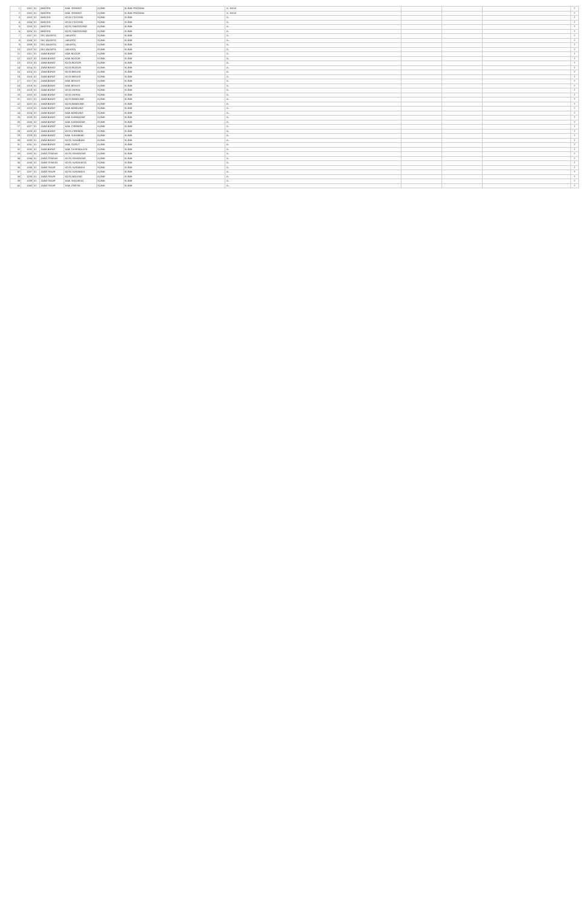| 1 | 1001 | 01 | BANTEN | KAB. SERANG | KLINIK | KLINIK PRATAMA | JL. RAYA | | | | Y |
| 2 | 1002 | 01 | BANTEN | KAB. SERANG | KLINIK | KLINIK PRATAMA | JL. RAYA | | | | Y |
| 3 | 1003 | 01 | BANTEN | KOTA CILEGON | KLINIK | KLINIK | JL. | | | | Y |
| 4 | 1004 | 01 | BANTEN | KOTA CILEGON | KLINIK | KLINIK | JL. | | | | Y |
| 5 | 1005 | 01 | BANTEN | KOTA TANGERANG | KLINIK | KLINIK | JL. | | | | Y |
| 6 | 1006 | 01 | BANTEN | KOTA TANGERANG | KLINIK | KLINIK | JL. | | | | Y |
| 7 | 1007 | 01 | DKI JAKARTA | JAKARTA | KLINIK | KLINIK | JL. | | | | Y |
| 8 | 1008 | 01 | DKI JAKARTA | JAKARTA | KLINIK | KLINIK | JL. | | | | Y |
| 9 | 1009 | 01 | DKI JAKARTA | JAKARTA | KLINIK | KLINIK | JL. | | | | Y |
| 10 | 1010 | 01 | DKI JAKARTA | JAKARTA | KLINIK | KLINIK | JL. | | | | Y |
| 11 | 1011 | 01 | JAWA BARAT | KAB. BOGOR | KLINIK | KLINIK | JL. | | | | Y |
| 12 | 1012 | 01 | JAWA BARAT | KAB. BOGOR | KLINIK | KLINIK | JL. | | | | Y |
| 13 | 1013 | 01 | JAWA BARAT | KOTA BOGOR | KLINIK | KLINIK | JL. | | | | Y |
| 14 | 1014 | 01 | JAWA BARAT | KOTA BOGOR | KLINIK | KLINIK | JL. | | | | Y |
| 15 | 1015 | 01 | JAWA BARAT | KOTA BEKASI | KLINIK | KLINIK | JL. | | | | Y |
| 16 | 1016 | 01 | JAWA BARAT | KOTA BEKASI | KLINIK | KLINIK | JL. | | | | Y |
| 17 | 1017 | 01 | JAWA BARAT | KAB. BEKASI | KLINIK | KLINIK | JL. | | | | Y |
| 18 | 1018 | 01 | JAWA BARAT | KAB. BEKASI | KLINIK | KLINIK | JL. | | | | Y |
| 19 | 1019 | 01 | JAWA BARAT | KOTA DEPOK | KLINIK | KLINIK | JL. | | | | Y |
| 20 | 1020 | 01 | JAWA BARAT | KOTA DEPOK | KLINIK | KLINIK | JL. | | | | Y |
| 21 | 1021 | 01 | JAWA BARAT | KOTA BANDUNG | KLINIK | KLINIK | JL. | | | | Y |
| 22 | 1022 | 01 | JAWA BARAT | KOTA BANDUNG | KLINIK | KLINIK | JL. | | | | Y |
| 23 | 1023 | 01 | JAWA BARAT | KAB. BANDUNG | KLINIK | KLINIK | JL. | | | | Y |
| 24 | 1024 | 01 | JAWA BARAT | KAB. BANDUNG | KLINIK | KLINIK | JL. | | | | Y |
| 25 | 1025 | 01 | JAWA BARAT | KAB. KARAWANG | KLINIK | KLINIK | JL. | | | | Y |
| 26 | 1026 | 01 | JAWA BARAT | KAB. KARAWANG | KLINIK | KLINIK | JL. | | | | Y |
| 27 | 1027 | 01 | JAWA BARAT | KAB. CIREBON | KLINIK | KLINIK | JL. | | | | Y |
| 28 | 1028 | 01 | JAWA BARAT | KOTA CIREBON | KLINIK | KLINIK | JL. | | | | Y |
| 29 | 1029 | 01 | JAWA BARAT | KAB. SUKABUMI | KLINIK | KLINIK | JL. | | | | Y |
| 30 | 1030 | 01 | JAWA BARAT | KOTA SUKABUMI | KLINIK | KLINIK | JL. | | | | Y |
| 31 | 1031 | 01 | JAWA BARAT | KAB. GARUT | KLINIK | KLINIK | JL. | | | | Y |
| 32 | 1032 | 01 | JAWA BARAT | KAB. TASIKMALAYA | KLINIK | KLINIK | JL. | | | | Y |
| 33 | 1033 | 01 | JAWA TENGAH | KOTA SEMARANG | KLINIK | KLINIK | JL. | | | | Y |
| 34 | 1034 | 01 | JAWA TENGAH | KOTA SEMARANG | KLINIK | KLINIK | JL. | | | | Y |
| 35 | 1035 | 01 | JAWA TENGAH | KOTA SURAKARTA | KLINIK | KLINIK | JL. | | | | Y |
| 36 | 1036 | 01 | JAWA TIMUR | KOTA SURABAYA | KLINIK | KLINIK | JL. | | | | Y |
| 37 | 1037 | 01 | JAWA TIMUR | KOTA SURABAYA | KLINIK | KLINIK | JL. | | | | Y |
| 38 | 1038 | 01 | JAWA TIMUR | KOTA MALANG | KLINIK | KLINIK | JL. | | | | Y |
| 39 | 1039 | 01 | JAWA TIMUR | KAB. SIDOARJO | KLINIK | KLINIK | JL. | | | | Y |
| 40 | 1040 | 01 | JAWA TIMUR | KAB. GRESIK | KLINIK | KLINIK | JL. | | | | Y |